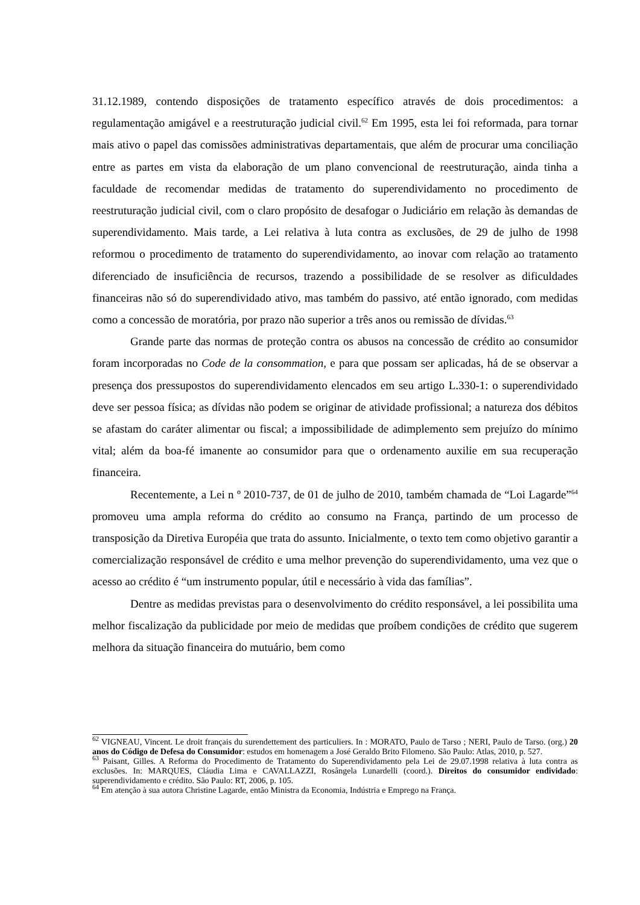31.12.1989, contendo disposições de tratamento específico através de dois procedimentos: a regulamentação amigável e a reestruturação judicial civil.<sup>62</sup> Em 1995, esta lei foi reformada, para tornar mais ativo o papel das comissões administrativas departamentais, que além de procurar uma conciliação entre as partes em vista da elaboração de um plano convencional de reestruturação, ainda tinha a faculdade de recomendar medidas de tratamento do superendividamento no procedimento de reestruturação judicial civil, com o claro propósito de desafogar o Judiciário em relação às demandas de superendividamento. Mais tarde, a Lei relativa à luta contra as exclusões, de 29 de julho de 1998 reformou o procedimento de tratamento do superendividamento, ao inovar com relação ao tratamento diferenciado de insuficiência de recursos, trazendo a possibilidade de se resolver as dificuldades financeiras não só do superendividado ativo, mas também do passivo, até então ignorado, com medidas como a concessão de moratória, por prazo não superior a três anos ou remissão de dívidas.<sup>63</sup>
Grande parte das normas de proteção contra os abusos na concessão de crédito ao consumidor foram incorporadas no Code de la consommation, e para que possam ser aplicadas, há de se observar a presença dos pressupostos do superendividamento elencados em seu artigo L.330-1: o superendividado deve ser pessoa física; as dívidas não podem se originar de atividade profissional; a natureza dos débitos se afastam do caráter alimentar ou fiscal; a impossibilidade de adimplemento sem prejuízo do mínimo vital; além da boa-fé imanente ao consumidor para que o ordenamento auxilie em sua recuperação financeira.
Recentemente, a Lei n º 2010-737, de 01 de julho de 2010, também chamada de “Loi Lagarde”<sup>64</sup> promoveu uma ampla reforma do crédito ao consumo na França, partindo de um processo de transposição da Diretiva Européia que trata do assunto. Inicialmente, o texto tem como objetivo garantir a comercialização responsável de crédito e uma melhor prevenção do superendividamento, uma vez que o acesso ao crédito é “um instrumento popular, útil e necessário à vida das famílias”.
Dentre as medidas previstas para o desenvolvimento do crédito responsável, a lei possibilita uma melhor fiscalização da publicidade por meio de medidas que proíbem condições de crédito que sugerem melhora da situação financeira do mutuário, bem como
<sup>62</sup> VIGNEAU, Vincent. Le droit français du surendettement des particuliers. In : MORATO, Paulo de Tarso ; NERI, Paulo de Tarso. (org.) 20 anos do Código de Defesa do Consumidor: estudos em homenagem a José Geraldo Brito Filomeno. São Paulo: Atlas, 2010, p. 527.
<sup>63</sup> Paisant, Gilles. A Reforma do Procedimento de Tratamento do Superendividamento pela Lei de 29.07.1998 relativa à luta contra as exclusões. In: MARQUES, Cláudia Lima e CAVALLAZZI, Rosângela Lunardelli (coord.). Direitos do consumidor endividado: superendividamento e crédito. São Paulo: RT, 2006, p. 105.
<sup>64</sup> Em atenção à sua autora Christine Lagarde, então Ministra da Economia, Indústria e Emprego na França.